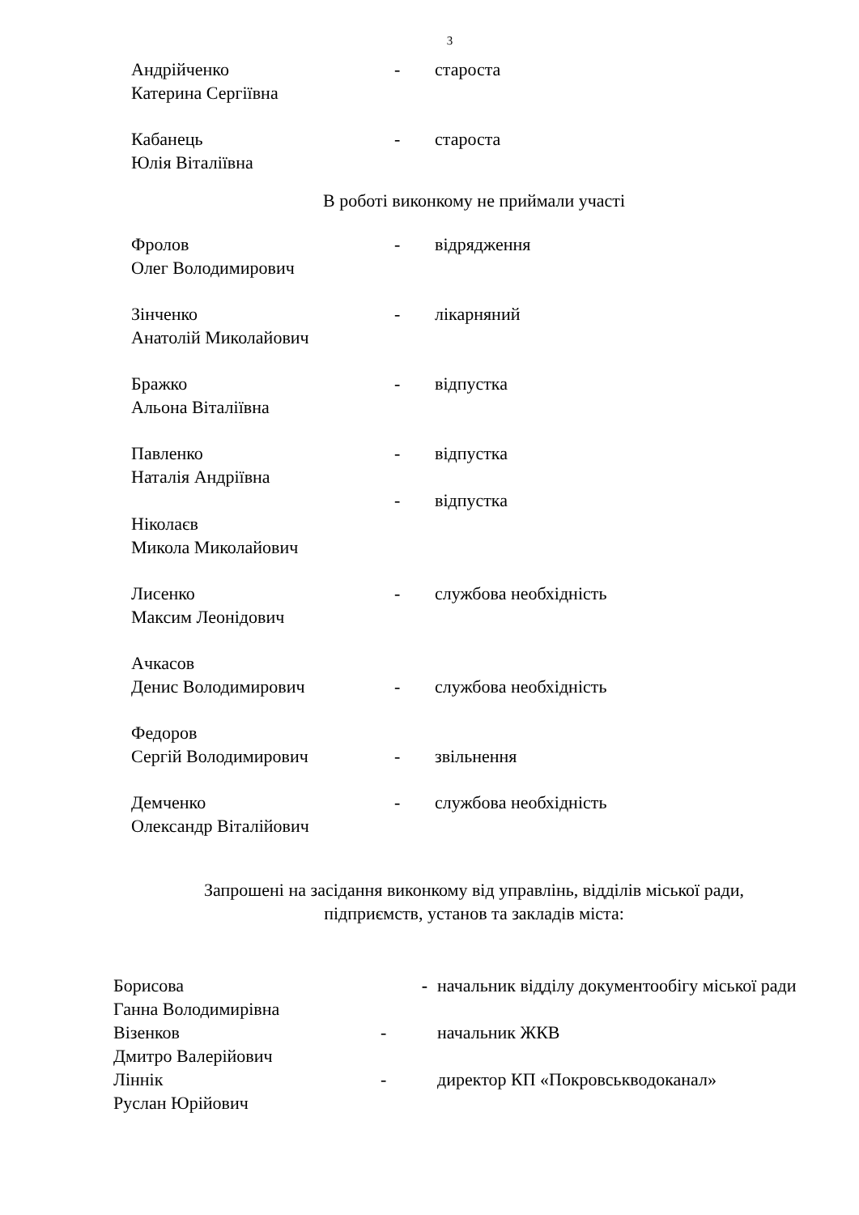3
| Андрійченко Катерина Сергіївна | - | староста |
| Кабанець Юлія Віталіївна | - | староста |
В роботі виконкому не приймали участі
| Фролов Олег Володимирович | - | відрядження |
| Зінченко Анатолій Миколайович | - | лікарняний |
| Бражко Альона Віталіївна | - | відпустка |
| Павленко Наталія Андріївна | - | відпустка |
| Ніколаєв Микола Миколайович | - | відпустка |
| Лисенко Максим Леонідович | - | службова необхідність |
| Ачкасов Денис Володимирович | - | службова необхідність |
| Федоров Сергій Володимирович | - | звільнення |
| Демченко Олександр Віталійович | - | службова необхідність |
Запрошені на засідання виконкому від управлінь, відділів міської ради,
підприємств, установ та закладів міста:
| Борисова Ганна Володимирівна | - | начальник відділу документообігу міської ради |
| Візенков Дмитро Валерійович | - | начальник ЖКВ |
| Ліннік Руслан Юрійович | - | директор КП «Покровськводоканал» |